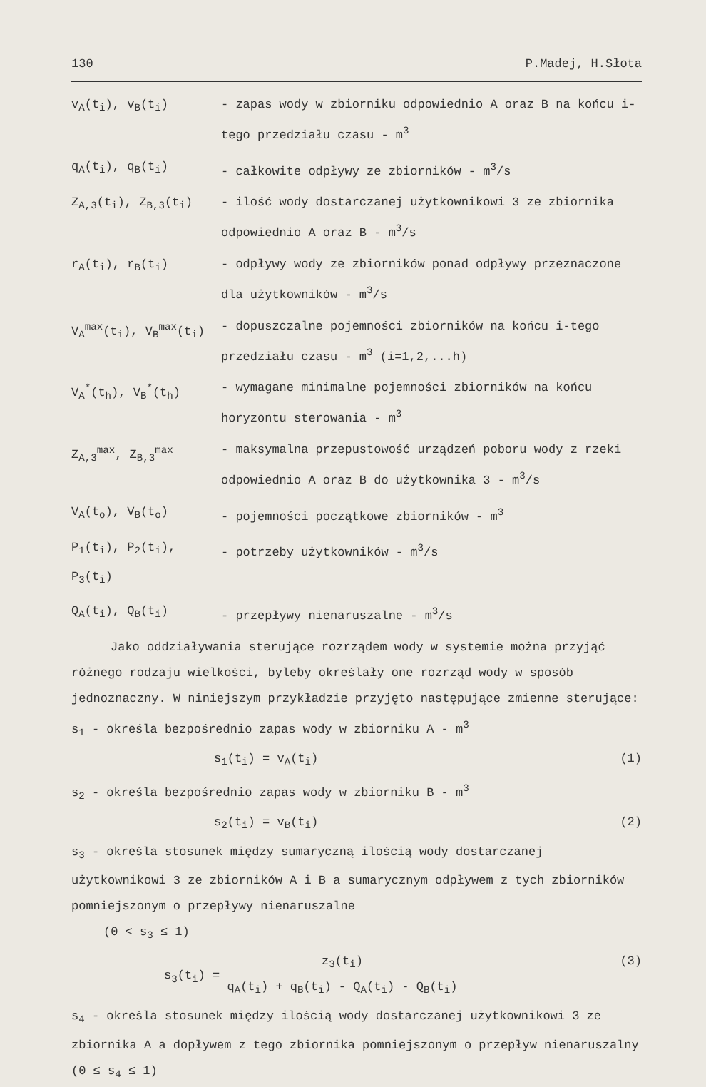130 P.Madej, H.Słota
v<sub>A</sub>(t<sub>i</sub>), v<sub>B</sub>(t<sub>i</sub>) - zapas wody w zbiorniku odpowiednio A oraz B na końcu i-tego przedziału czasu - m<sup>3</sup>
q<sub>A</sub>(t<sub>i</sub>), q<sub>B</sub>(t<sub>i</sub>) - całkowite odpływy ze zbiorników - m<sup>3</sup>/s
Z<sub>A,3</sub>(t<sub>i</sub>), Z<sub>B,3</sub>(t<sub>i</sub>) - ilość wody dostarczanej użytkownikowi 3 ze zbiornika odpowiednio A oraz B - m<sup>3</sup>/s
r<sub>A</sub>(t<sub>i</sub>), r<sub>B</sub>(t<sub>i</sub>) - odpływy wody ze zbiorników ponad odpływy przeznaczone dla użytkowników - m<sup>3</sup>/s
V<sub>A</sub><sup>max</sup>(t<sub>i</sub>), V<sub>B</sub><sup>max</sup>(t<sub>i</sub>) - dopuszczalne pojemności zbiorników na końcu i-tego przedziału czasu - m<sup>3</sup> (i=1,2,...h)
V<sub>A</sub><sup>*</sup>(t<sub>h</sub>), V<sub>B</sub><sup>*</sup>(t<sub>h</sub>) - wymagane minimalne pojemności zbiorników na końcu horyzontu sterowania - m<sup>3</sup>
Z<sub>A,3</sub><sup>max</sup>, Z<sub>B,3</sub><sup>max</sup> - maksymalna przepustowość urządzeń poboru wody z rzeki odpowiednio A oraz B do użytkownika 3 - m<sup>3</sup>/s
V<sub>A</sub>(t<sub>o</sub>), V<sub>B</sub>(t<sub>o</sub>) - pojemności początkowe zbiorników - m<sup>3</sup>
P<sub>1</sub>(t<sub>i</sub>), P<sub>2</sub>(t<sub>i</sub>), P<sub>3</sub>(t<sub>i</sub>)
- potrzeby użytkowników - m<sup>3</sup>/s
Q<sub>A</sub>(t<sub>i</sub>), Q<sub>B</sub>(t<sub>i</sub>) - przepływy nienaruszalne - m<sup>3</sup>/s
Jako oddziaływania sterujące rozrządem wody w systemie można przyjąć różnego rodzaju wielkości, byleby określały one rozrząd wody w sposób jednoznaczny. W niniejszym przykładzie przyjęto następujące zmienne sterujące:
s<sub>1</sub> - określa bezpośrednio zapas wody w zbiorniku A - m<sup>3</sup>
s<sub>1</sub>(t<sub>i</sub>) = v<sub>A</sub>(t<sub>i</sub>) (1)
s<sub>2</sub> - określa bezpośrednio zapas wody w zbiorniku B - m<sup>3</sup>
s<sub>2</sub>(t<sub>i</sub>) = v<sub>B</sub>(t<sub>i</sub>) (2)
s<sub>3</sub> - określa stosunek między sumaryczną ilością wody dostarczanej użytkownikowi 3 ze zbiorników A i B a sumarycznym odpływem z tych zbiorników pomniejszonym o przepływy nienaruszalne
(0 < s<sub>3</sub> ≤ 1)
s<sub>3</sub>(t<sub>i</sub>) = z<sub>3</sub>(t<sub>i</sub>) q<sub>A</sub>(t<sub>i</sub>) + q<sub>B</sub>(t<sub>i</sub>) - Q<sub>A</sub>(t<sub>i</sub>) - Q<sub>B</sub>(t<sub>i</sub>) (3)
s<sub>4</sub> - określa stosunek między ilością wody dostarczanej użytkownikowi 3 ze zbiornika A a dopływem z tego zbiornika pomniejszonym o przepływ nienaruszalny (0 ≤ s<sub>4</sub> ≤ 1)